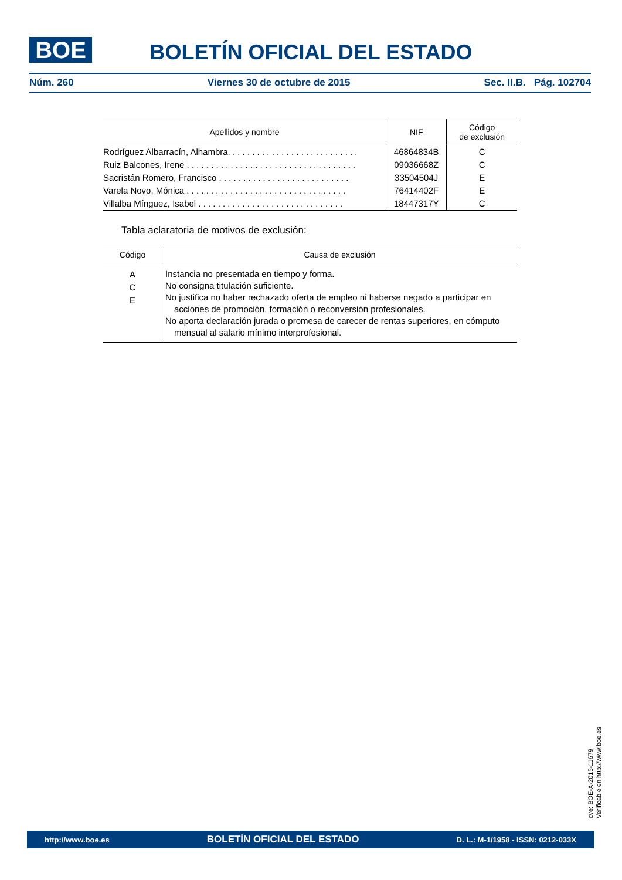BOE
BOLETÍN OFICIAL DEL ESTADO
Núm. 260 Viernes 30 de octubre de 2015 Sec. II.B. Pág. 102704
| Apellidos y nombre | NIF | Código de exclusión |
| --- | --- | --- |
| Rodríguez Albarracín, Alhambra. . . . . . . . . . . . . . . . . . . . . . . . . . . | 46864834B | C |
| Ruiz Balcones, Irene . . . . . . . . . . . . . . . . . . . . . . . . . . . . . . . . . . . | 09036668Z | C |
| Sacristán Romero, Francisco . . . . . . . . . . . . . . . . . . . . . . . . . . . | 33504504J | E |
| Varela Novo, Mónica . . . . . . . . . . . . . . . . . . . . . . . . . . . . . . . . . | 76414402F | E |
| Villalba Mínguez, Isabel . . . . . . . . . . . . . . . . . . . . . . . . . . . . . . | 18447317Y | C |
Tabla aclaratoria de motivos de exclusión:
| Código | Causa de exclusión |
| --- | --- |
| A C E | Instancia no presentada en tiempo y forma. No consigna titulación suficiente. No justifica no haber rechazado oferta de empleo ni haberse negado a participar en acciones de promoción, formación o reconversión profesionales. No aporta declaración jurada o promesa de carecer de rentas superiores, en cómputo mensual al salario mínimo interprofesional. |
cve: BOE-A-2015-11679
Verificable en http://www.boe.es
http://www.boe.es BOLETÍN OFICIAL DEL ESTADO D. L.: M-1/1958 - ISSN: 0212-033X